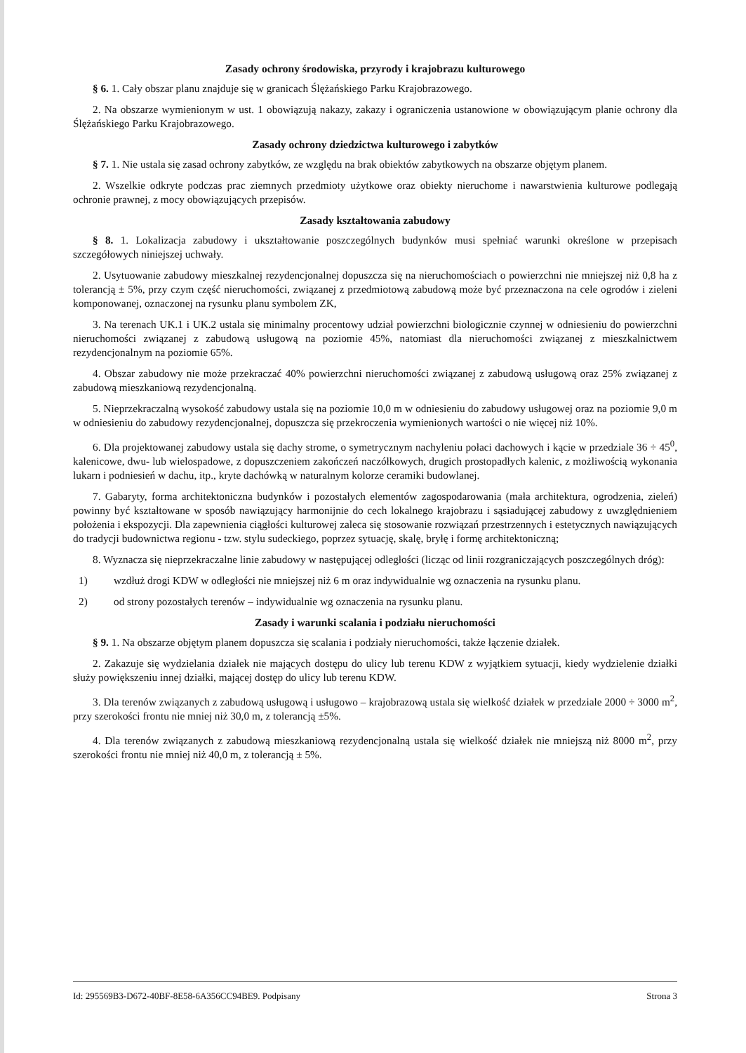Zasady ochrony środowiska, przyrody i krajobrazu kulturowego
§ 6. 1. Cały obszar planu znajduje się w granicach Ślężańskiego Parku Krajobrazowego.
2. Na obszarze wymienionym w ust. 1 obowiązują nakazy, zakazy i ograniczenia ustanowione w obowiązującym planie ochrony dla Ślężańskiego Parku Krajobrazowego.
Zasady ochrony dziedzictwa kulturowego i zabytków
§ 7. 1. Nie ustala się zasad ochrony zabytków, ze względu na brak obiektów zabytkowych na obszarze objętym planem.
2. Wszelkie odkryte podczas prac ziemnych przedmioty użytkowe oraz obiekty nieruchome i nawarstwienia kulturowe podlegają ochronie prawnej, z mocy obowiązujących przepisów.
Zasady kształtowania zabudowy
§ 8. 1. Lokalizacja zabudowy i ukształtowanie poszczególnych budynków musi spełniać warunki określone w przepisach szczegółowych niniejszej uchwały.
2. Usytuowanie zabudowy mieszkalnej rezydencjonalnej dopuszcza się na nieruchomościach o powierzchni nie mniejszej niż 0,8 ha z tolerancją ± 5%, przy czym część nieruchomości, związanej z przedmiotową zabudową może być przeznaczona na cele ogrodów i zieleni komponowanej, oznaczonej na rysunku planu symbolem ZK,
3. Na terenach UK.1 i UK.2 ustala się minimalny procentowy udział powierzchni biologicznie czynnej w odniesieniu do powierzchni nieruchomości związanej z zabudową usługową na poziomie 45%, natomiast dla nieruchomości związanej z mieszkalnictwem rezydencjonalnym na poziomie 65%.
4. Obszar zabudowy nie może przekraczać 40% powierzchni nieruchomości związanej z zabudową usługową oraz 25% związanej z zabudową mieszkaniową rezydencjonalną.
5. Nieprzekraczalną wysokość zabudowy ustala się na poziomie 10,0 m w odniesieniu do zabudowy usługowej oraz na poziomie 9,0 m w odniesieniu do zabudowy rezydencjonalnej, dopuszcza się przekroczenia wymienionych wartości o nie więcej niż 10%.
6. Dla projektowanej zabudowy ustala się dachy strome, o symetrycznym nachyleniu połaci dachowych i kącie w przedziale 36 ÷ 45<sup>0</sup>, kalenicowe, dwu- lub wielospadowe, z dopuszczeniem zakończeń naczółkowych, drugich prostopadłych kalenic, z możliwością wykonania lukarn i podniesień w dachu, itp., kryte dachówką w naturalnym kolorze ceramiki budowlanej.
7. Gabaryty, forma architektoniczna budynków i pozostałych elementów zagospodarowania (mała architektura, ogrodzenia, zieleń) powinny być kształtowane w sposób nawiązujący harmonijnie do cech lokalnego krajobrazu i sąsiadującej zabudowy z uwzględnieniem położenia i ekspozycji. Dla zapewnienia ciągłości kulturowej zaleca się stosowanie rozwiązań przestrzennych i estetycznych nawiązujących do tradycji budownictwa regionu - tzw. stylu sudeckiego, poprzez sytuację, skalę, bryłę i formę architektoniczną;
8. Wyznacza się nieprzekraczalne linie zabudowy w następującej odległości (licząc od linii rozgraniczających poszczególnych dróg):
1) wzdłuż drogi KDW w odległości nie mniejszej niż 6 m oraz indywidualnie wg oznaczenia na rysunku planu.
2) od strony pozostałych terenów – indywidualnie wg oznaczenia na rysunku planu.
Zasady i warunki scalania i podziału nieruchomości
§ 9. 1. Na obszarze objętym planem dopuszcza się scalania i podziały nieruchomości, także łączenie działek.
2. Zakazuje się wydzielania działek nie mających dostępu do ulicy lub terenu KDW z wyjątkiem sytuacji, kiedy wydzielenie działki służy powiększeniu innej działki, mającej dostęp do ulicy lub terenu KDW.
3. Dla terenów związanych z zabudową usługową i usługowo – krajobrazową ustala się wielkość działek w przedziale 2000 ÷ 3000 m<sup>2</sup>, przy szerokości frontu nie mniej niż 30,0 m, z tolerancją ±5%.
4. Dla terenów związanych z zabudową mieszkaniową rezydencjonalną ustala się wielkość działek nie mniejszą niż 8000 m<sup>2</sup>, przy szerokości frontu nie mniej niż 40,0 m, z tolerancją ± 5%.
Id: 295569B3-D672-40BF-8E58-6A356CC94BE9. Podpisany Strona 3